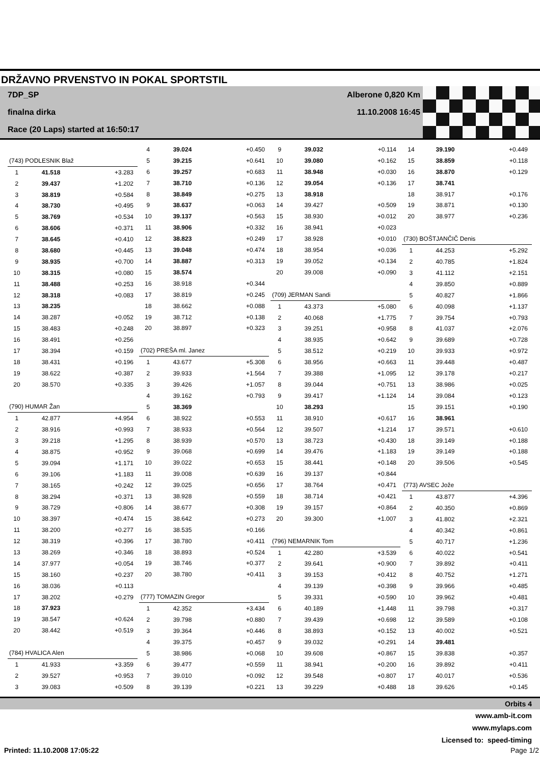DRŽAVNO PRVENSTVO IN POKAL SPORTSTIL
7DP_SP Alberone 0,820 Km
finalna dirka 11.10.2008 16:45
Race (20 Laps) started at 16:50:17
| (743) PODLESNIK Blaž | | |
| 1 | 41.518 | +3.283 |
| 2 | 39.437 | +1.202 |
| 3 | 38.819 | +0.584 |
| 4 | 38.730 | +0.495 |
| 5 | 38.769 | +0.534 |
| 6 | 38.606 | +0.371 |
| 7 | 38.645 | +0.410 |
| 8 | 38.680 | +0.445 |
| 9 | 38.935 | +0.700 |
| 10 | 38.315 | +0.080 |
| 11 | 38.488 | +0.253 |
| 12 | 38.318 | +0.083 |
| 13 | 38.235 | |
| 14 | 38.287 | +0.052 |
| 15 | 38.483 | +0.248 |
| 16 | 38.491 | +0.256 |
| 17 | 38.394 | +0.159 |
| 18 | 38.431 | +0.196 |
| 19 | 38.622 | +0.387 |
| 20 | 38.570 | +0.335 |
| (790) HUMAR Žan | | |
| 1 | 42.877 | +4.954 |
| 2 | 38.916 | +0.993 |
| 3 | 39.218 | +1.295 |
| 4 | 38.875 | +0.952 |
| 5 | 39.094 | +1.171 |
| 6 | 39.106 | +1.183 |
| 7 | 38.165 | +0.242 |
| 8 | 38.294 | +0.371 |
| 9 | 38.729 | +0.806 |
| 10 | 38.397 | +0.474 |
| 11 | 38.200 | +0.277 |
| 12 | 38.319 | +0.396 |
| 13 | 38.269 | +0.346 |
| 14 | 37.977 | +0.054 |
| 15 | 38.160 | +0.237 |
| 16 | 38.036 | +0.113 |
| 17 | 38.202 | +0.279 |
| 18 | 37.923 | |
| 19 | 38.547 | +0.624 |
| 20 | 38.442 | +0.519 |
| (784) HVALICA Alen | | |
| 1 | 41.933 | +3.359 |
| 2 | 39.527 | +0.953 |
| 3 | 39.083 | +0.509 |
| 4 | 39.024 | +0.450 |
| 5 | 39.215 | +0.641 |
| 6 | 39.257 | +0.683 |
| 7 | 38.710 | +0.136 |
| 8 | 38.849 | +0.275 |
| 9 | 38.637 | +0.063 |
| 10 | 39.137 | +0.563 |
| 11 | 38.906 | +0.332 |
| 12 | 38.823 | +0.249 |
| 13 | 39.048 | +0.474 |
| 14 | 38.887 | +0.313 |
| 15 | 38.574 | |
| 16 | 38.918 | +0.344 |
| 17 | 38.819 | +0.245 |
| 18 | 38.662 | +0.088 |
| 19 | 38.712 | +0.138 |
| 20 | 38.897 | +0.323 |
| (702) PREŠA ml. Janez | | |
| 1 | 43.677 | +5.308 |
| 2 | 39.933 | +1.564 |
| 3 | 39.426 | +1.057 |
| 4 | 39.162 | +0.793 |
| 5 | 38.369 | |
| 6 | 38.922 | +0.553 |
| 7 | 38.933 | +0.564 |
| 8 | 38.939 | +0.570 |
| 9 | 39.068 | +0.699 |
| 10 | 39.022 | +0.653 |
| 11 | 39.008 | +0.639 |
| 12 | 39.025 | +0.656 |
| 13 | 38.928 | +0.559 |
| 14 | 38.677 | +0.308 |
| 15 | 38.642 | +0.273 |
| 16 | 38.535 | +0.166 |
| 17 | 38.780 | +0.411 |
| 18 | 38.893 | +0.524 |
| 19 | 38.746 | +0.377 |
| 20 | 38.780 | +0.411 |
| (777) TOMAZIN Gregor | | |
| 1 | 42.352 | +3.434 |
| 2 | 39.798 | +0.880 |
| 3 | 39.364 | +0.446 |
| 4 | 39.375 | +0.457 |
| 5 | 38.986 | +0.068 |
| 6 | 39.477 | +0.559 |
| 7 | 39.010 | +0.092 |
| 8 | 39.139 | +0.221 |
| 9 | 39.032 | +0.114 |
| 10 | 39.080 | +0.162 |
| 11 | 38.948 | +0.030 |
| 12 | 39.054 | +0.136 |
| 13 | 38.918 | |
| 14 | 39.427 | +0.509 |
| 15 | 38.930 | +0.012 |
| 16 | 38.941 | +0.023 |
| 17 | 38.928 | +0.010 |
| 18 | 38.954 | +0.036 |
| 19 | 39.052 | +0.134 |
| 20 | 39.008 | +0.090 |
| (709) JERMAN Sandi | | |
| 1 | 43.373 | +5.080 |
| 2 | 40.068 | +1.775 |
| 3 | 39.251 | +0.958 |
| 4 | 38.935 | +0.642 |
| 5 | 38.512 | +0.219 |
| 6 | 38.956 | +0.663 |
| 7 | 39.388 | +1.095 |
| 8 | 39.044 | +0.751 |
| 9 | 39.417 | +1.124 |
| 10 | 38.293 | |
| 11 | 38.910 | +0.617 |
| 12 | 39.507 | +1.214 |
| 13 | 38.723 | +0.430 |
| 14 | 39.476 | +1.183 |
| 15 | 38.441 | +0.148 |
| 16 | 39.137 | +0.844 |
| 17 | 38.764 | +0.471 |
| 18 | 38.714 | +0.421 |
| 19 | 39.157 | +0.864 |
| 20 | 39.300 | +1.007 |
| (796) NEMARNIK Tom | | |
| 1 | 42.280 | +3.539 |
| 2 | 39.641 | +0.900 |
| 3 | 39.153 | +0.412 |
| 4 | 39.139 | +0.398 |
| 5 | 39.331 | +0.590 |
| 6 | 40.189 | +1.448 |
| 7 | 39.439 | +0.698 |
| 8 | 38.893 | +0.152 |
| 9 | 39.032 | +0.291 |
| 10 | 39.608 | +0.867 |
| 11 | 38.941 | +0.200 |
| 12 | 39.548 | +0.807 |
| 13 | 39.229 | +0.488 |
| 14 | 39.190 | +0.449 |
| 15 | 38.859 | +0.118 |
| 16 | 38.870 | +0.129 |
| 17 | 38.741 | |
| 18 | 38.917 | +0.176 |
| 19 | 38.871 | +0.130 |
| 20 | 38.977 | +0.236 |
| (730) BOŠTJANČIČ Denis | | |
| 1 | 44.253 | +5.292 |
| 2 | 40.785 | +1.824 |
| 3 | 41.112 | +2.151 |
| 4 | 39.850 | +0.889 |
| 5 | 40.827 | +1.866 |
| 6 | 40.098 | +1.137 |
| 7 | 39.754 | +0.793 |
| 8 | 41.037 | +2.076 |
| 9 | 39.689 | +0.728 |
| 10 | 39.933 | +0.972 |
| 11 | 39.448 | +0.487 |
| 12 | 39.178 | +0.217 |
| 13 | 38.986 | +0.025 |
| 14 | 39.084 | +0.123 |
| 15 | 39.151 | +0.190 |
| 16 | 38.961 | |
| 17 | 39.571 | +0.610 |
| 18 | 39.149 | +0.188 |
| 19 | 39.149 | +0.188 |
| 20 | 39.506 | +0.545 |
| (773) AVSEC Jože | | |
| 1 | 43.877 | +4.396 |
| 2 | 40.350 | +0.869 |
| 3 | 41.802 | +2.321 |
| 4 | 40.342 | +0.861 |
| 5 | 40.717 | +1.236 |
| 6 | 40.022 | +0.541 |
| 7 | 39.892 | +0.411 |
| 8 | 40.752 | +1.271 |
| 9 | 39.966 | +0.485 |
| 10 | 39.962 | +0.481 |
| 11 | 39.798 | +0.317 |
| 12 | 39.589 | +0.108 |
| 13 | 40.002 | +0.521 |
| 14 | 39.481 | |
| 15 | 39.838 | +0.357 |
| 16 | 39.892 | +0.411 |
| 17 | 40.017 | +0.536 |
| 18 | 39.626 | +0.145 |
Orbits 4
www.amb-it.com
www.mylaps.com
Licensed to: speed-timing
Printed: 11.10.2008 17:05:22 Page 1/2